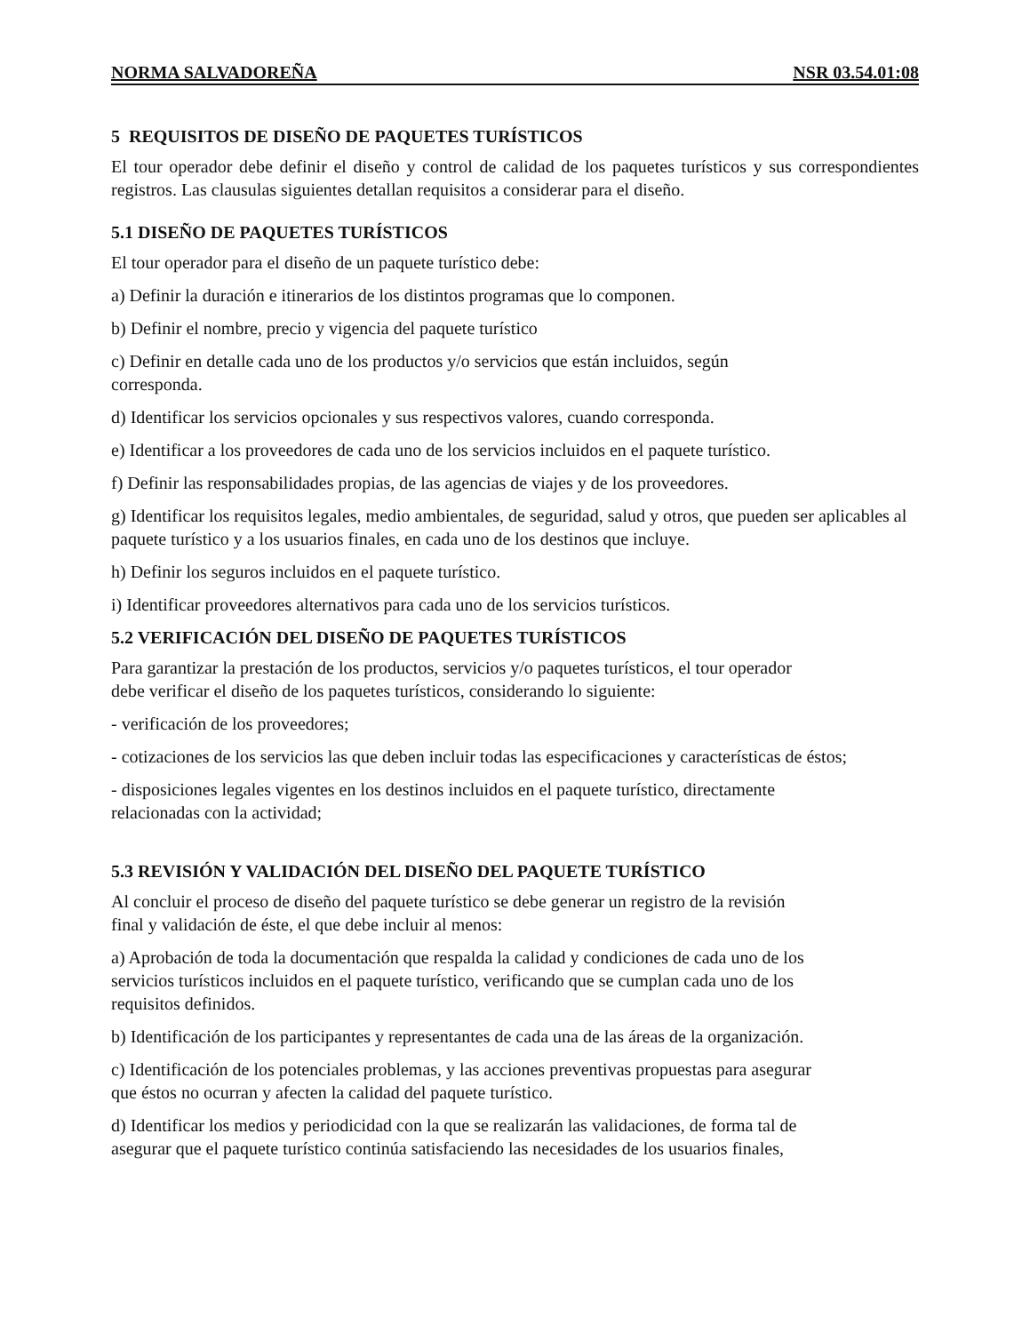NORMA SALVADOREÑA NSR 03.54.01:08
5 REQUISITOS DE DISEÑO DE PAQUETES TURÍSTICOS
El tour operador debe definir el diseño y control de calidad de los paquetes turísticos y sus correspondientes registros. Las clausulas siguientes detallan requisitos a considerar para el diseño.
5.1 DISEÑO DE PAQUETES TURÍSTICOS
El tour operador para el diseño de un paquete turístico debe:
a) Definir la duración e itinerarios de los distintos programas que lo componen.
b) Definir el nombre, precio y vigencia del paquete turístico
c) Definir en detalle cada uno de los productos y/o servicios que están incluidos, según
corresponda.
d) Identificar los servicios opcionales y sus respectivos valores, cuando corresponda.
e) Identificar a los proveedores de cada uno de los servicios incluidos en el paquete turístico.
f) Definir las responsabilidades propias, de las agencias de viajes y de los proveedores.
g) Identificar los requisitos legales, medio ambientales, de seguridad, salud y otros, que pueden ser aplicables al paquete turístico y a los usuarios finales, en cada uno de los destinos que incluye.
h) Definir los seguros incluidos en el paquete turístico.
i) Identificar proveedores alternativos para cada uno de los servicios turísticos.
5.2 VERIFICACIÓN DEL DISEÑO DE PAQUETES TURÍSTICOS
Para garantizar la prestación de los productos, servicios y/o paquetes turísticos, el tour operador
debe verificar el diseño de los paquetes turísticos, considerando lo siguiente:
- verificación de los proveedores;
- cotizaciones de los servicios las que deben incluir todas las especificaciones y características de éstos;
- disposiciones legales vigentes en los destinos incluidos en el paquete turístico, directamente
relacionadas con la actividad;
5.3 REVISIÓN Y VALIDACIÓN DEL DISEÑO DEL PAQUETE TURÍSTICO
Al concluir el proceso de diseño del paquete turístico se debe generar un registro de la revisión
final y validación de éste, el que debe incluir al menos:
a) Aprobación de toda la documentación que respalda la calidad y condiciones de cada uno de los
servicios turísticos incluidos en el paquete turístico, verificando que se cumplan cada uno de los
requisitos definidos.
b) Identificación de los participantes y representantes de cada una de las áreas de la organización.
c) Identificación de los potenciales problemas, y las acciones preventivas propuestas para asegurar
que éstos no ocurran y afecten la calidad del paquete turístico.
d) Identificar los medios y periodicidad con la que se realizarán las validaciones, de forma tal de
asegurar que el paquete turístico continúa satisfaciendo las necesidades de los usuarios finales,